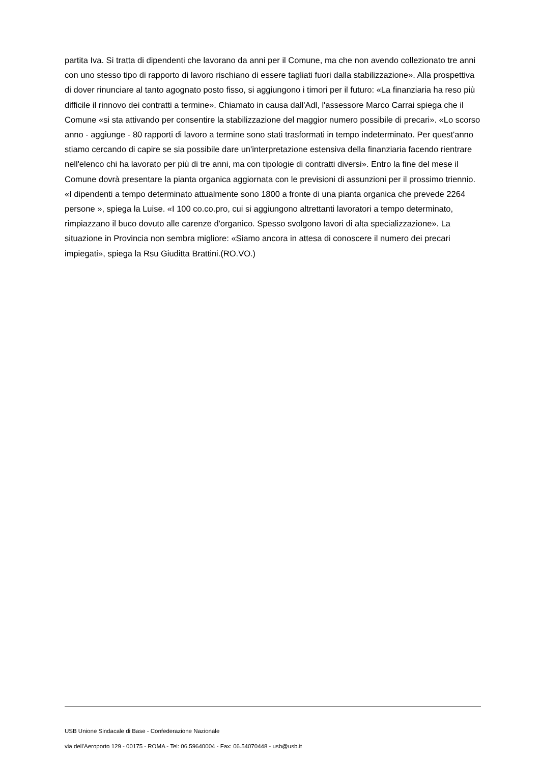partita Iva. Si tratta di dipendenti che lavorano da anni per il Comune, ma che non avendo collezionato tre anni con uno stesso tipo di rapporto di lavoro rischiano di essere tagliati fuori dalla stabilizzazione». Alla prospettiva di dover rinunciare al tanto agognato posto fisso, si aggiungono i timori per il futuro: «La finanziaria ha reso più difficile il rinnovo dei contratti a termine». Chiamato in causa dall'Adl, l'assessore Marco Carrai spiega che il Comune «si sta attivando per consentire la stabilizzazione del maggior numero possibile di precari». «Lo scorso anno - aggiunge - 80 rapporti di lavoro a termine sono stati trasformati in tempo indeterminato. Per quest'anno stiamo cercando di capire se sia possibile dare un'interpretazione estensiva della finanziaria facendo rientrare nell'elenco chi ha lavorato per più di tre anni, ma con tipologie di contratti diversi». Entro la fine del mese il Comune dovrà presentare la pianta organica aggiornata con le previsioni di assunzioni per il prossimo triennio. «I dipendenti a tempo determinato attualmente sono 1800 a fronte di una pianta organica che prevede 2264 persone », spiega la Luise. «I 100 co.co.pro, cui si aggiungono altrettanti lavoratori a tempo determinato, rimpiazzano il buco dovuto alle carenze d'organico. Spesso svolgono lavori di alta specializzazione». La situazione in Provincia non sembra migliore: «Siamo ancora in attesa di conoscere il numero dei precari impiegati», spiega la Rsu Giuditta Brattini.(RO.VO.)
USB Unione Sindacale di Base - Confederazione Nazionale
via dell'Aeroporto 129 - 00175 - ROMA - Tel: 06.59640004 - Fax: 06.54070448 - usb@usb.it